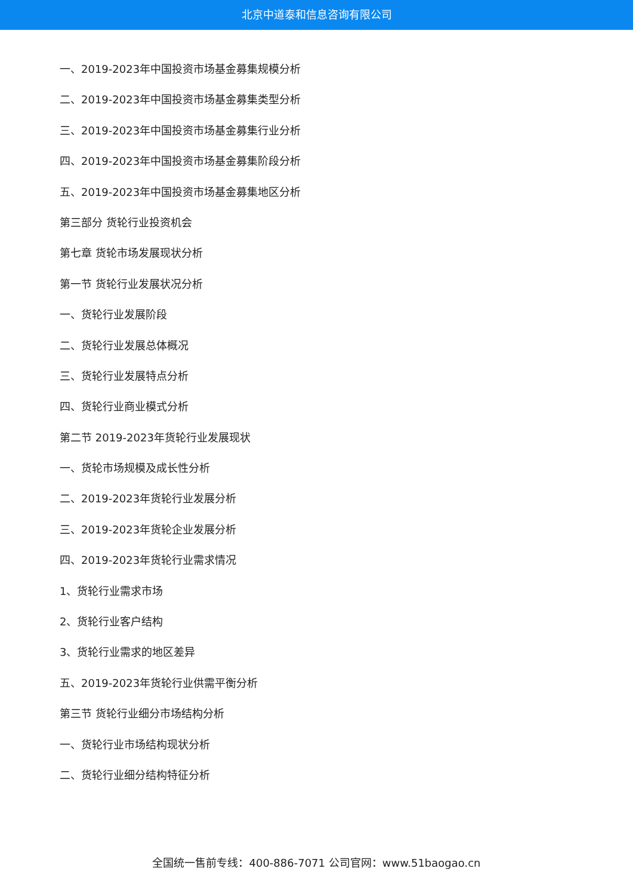北京中道泰和信息咨询有限公司
一、2019-2023年中国投资市场基金募集规模分析
二、2019-2023年中国投资市场基金募集类型分析
三、2019-2023年中国投资市场基金募集行业分析
四、2019-2023年中国投资市场基金募集阶段分析
五、2019-2023年中国投资市场基金募集地区分析
第三部分 货轮行业投资机会
第七章 货轮市场发展现状分析
第一节 货轮行业发展状况分析
一、货轮行业发展阶段
二、货轮行业发展总体概况
三、货轮行业发展特点分析
四、货轮行业商业模式分析
第二节 2019-2023年货轮行业发展现状
一、货轮市场规模及成长性分析
二、2019-2023年货轮行业发展分析
三、2019-2023年货轮企业发展分析
四、2019-2023年货轮行业需求情况
1、货轮行业需求市场
2、货轮行业客户结构
3、货轮行业需求的地区差异
五、2019-2023年货轮行业供需平衡分析
第三节 货轮行业细分市场结构分析
一、货轮行业市场结构现状分析
二、货轮行业细分结构特征分析
全国统一售前专线：400-886-7071 公司官网：www.51baogao.cn